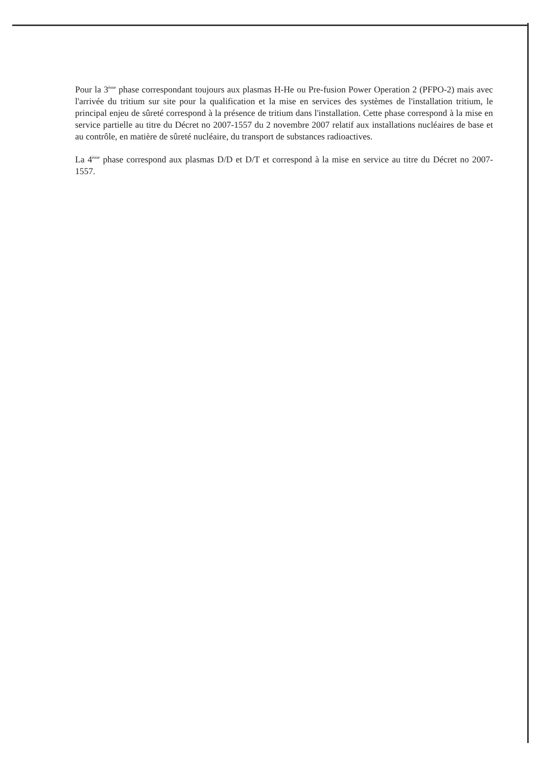Pour la 3<sup>ème</sup> phase correspondant toujours aux plasmas H-He ou Pre-fusion Power Operation 2 (PFPO-2) mais avec l'arrivée du tritium sur site pour la qualification et la mise en services des systèmes de l'installation tritium, le principal enjeu de sûreté correspond à la présence de tritium dans l'installation. Cette phase correspond à la mise en service partielle au titre du Décret no 2007-1557 du 2 novembre 2007 relatif aux installations nucléaires de base et au contrôle, en matière de sûreté nucléaire, du transport de substances radioactives.
La 4<sup>ème</sup> phase correspond aux plasmas D/D et D/T et correspond à la mise en service au titre du Décret no 2007-1557.